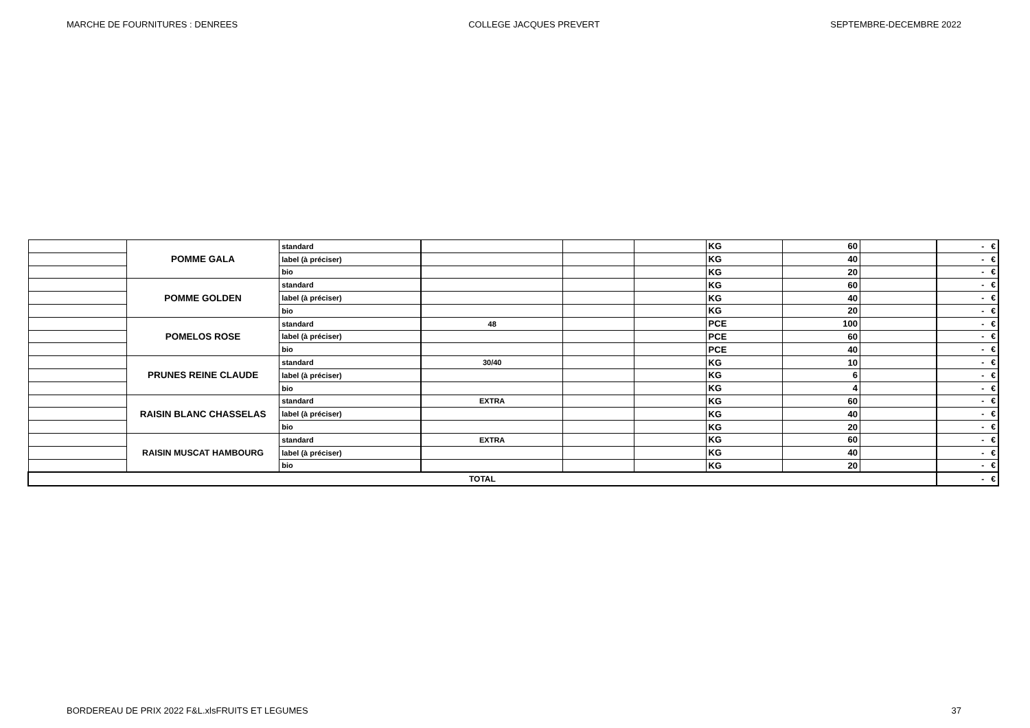MARCHE DE FOURNITURES : DENREES COLLEGE JACQUES PREVERT SEPTEMBRE-DECEMBRE 2022
| | POMME GALA | standard | | | | KG | 60 | | - € |
| | | label (à préciser) | | | | KG | 40 | | - € |
| | | bio | | | | KG | 20 | | - € |
| | POMME GOLDEN | standard | | | | KG | 60 | | - € |
| | | label (à préciser) | | | | KG | 40 | | - € |
| | | bio | | | | KG | 20 | | - € |
| | POMELOS ROSE | standard | 48 | | | PCE | 100 | | - € |
| | | label (à préciser) | | | | PCE | 60 | | - € |
| | | bio | | | | PCE | 40 | | - € |
| | PRUNES REINE CLAUDE | standard | 30/40 | | | KG | 10 | | - € |
| | | label (à préciser) | | | | KG | 6 | | - € |
| | | bio | | | | KG | 4 | | - € |
| | RAISIN BLANC CHASSELAS | standard | EXTRA | | | KG | 60 | | - € |
| | | label (à préciser) | | | | KG | 40 | | - € |
| | | bio | | | | KG | 20 | | - € |
| | RAISIN MUSCAT HAMBOURG | standard | EXTRA | | | KG | 60 | | - € |
| | | label (à préciser) | | | | KG | 40 | | - € |
| | | bio | | | | KG | 20 | | - € |
| TOTAL | | | | | | | | | - € |
BORDEREAU DE PRIX 2022 F&L.xlsFRUITS ET LEGUMES 37